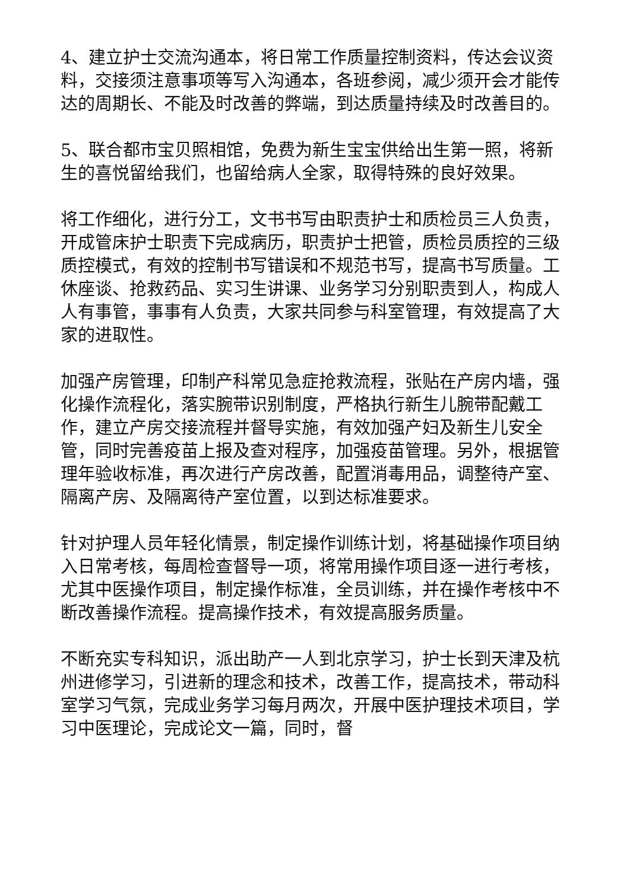4、建立护士交流沟通本，将日常工作质量控制资料，传达会议资料，交接须注意事项等写入沟通本，各班参阅，减少须开会才能传达的周期长、不能及时改善的弊端，到达质量持续及时改善目的。
5、联合都市宝贝照相馆，免费为新生宝宝供给出生第一照，将新生的喜悦留给我们，也留给病人全家，取得特殊的良好效果。
将工作细化，进行分工，文书书写由职责护士和质检员三人负责，开成管床护士职责下完成病历，职责护士把管，质检员质控的三级质控模式，有效的控制书写错误和不规范书写，提高书写质量。工休座谈、抢救药品、实习生讲课、业务学习分别职责到人，构成人人有事管，事事有人负责，大家共同参与科室管理，有效提高了大家的进取性。
加强产房管理，印制产科常见急症抢救流程，张贴在产房内墙，强化操作流程化，落实腕带识别制度，严格执行新生儿腕带配戴工作，建立产房交接流程并督导实施，有效加强产妇及新生儿安全管，同时完善疫苗上报及查对程序，加强疫苗管理。另外，根据管理年验收标准，再次进行产房改善，配置消毒用品，调整待产室、隔离产房、及隔离待产室位置，以到达标准要求。
针对护理人员年轻化情景，制定操作训练计划，将基础操作项目纳入日常考核，每周检查督导一项，将常用操作项目逐一进行考核，尤其中医操作项目，制定操作标准，全员训练，并在操作考核中不断改善操作流程。提高操作技术，有效提高服务质量。
不断充实专科知识，派出助产一人到北京学习，护士长到天津及杭州进修学习，引进新的理念和技术，改善工作，提高技术，带动科室学习气氛，完成业务学习每月两次，开展中医护理技术项目，学习中医理论，完成论文一篇，同时，督